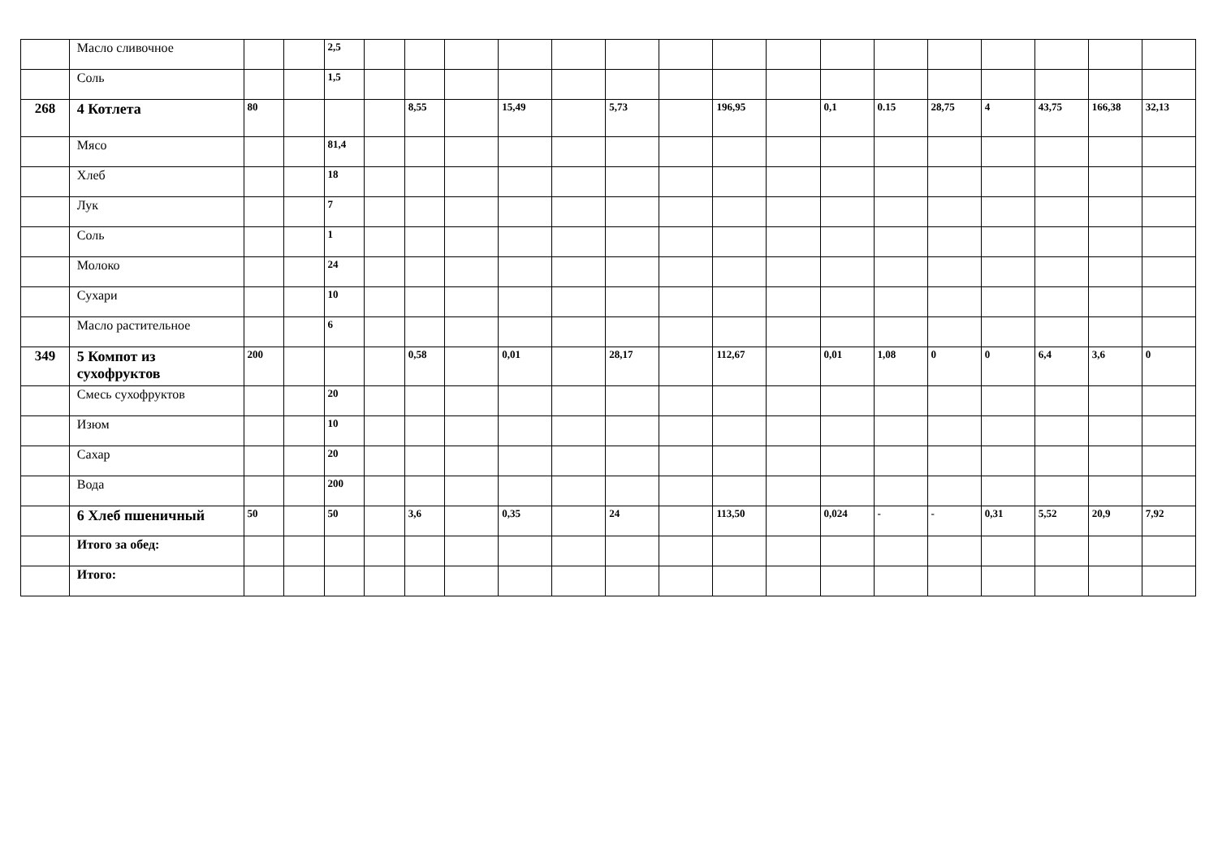| | Масло сливочное | | | 2,5 | | | | | | | | | | | | | | | | |
| | Соль | | | 1,5 | | | | | | | | | | | | | | | | |
| 268 | 4 Котлета | 80 | | | | 8,55 | | 15,49 | | 5,73 | | 196,95 | | 0,1 | 0.15 | 28,75 | 4 | 43,75 | 166,38 | 32,13 |
| | Мясо | | | 81,4 | | | | | | | | | | | | | | | | |
| | Хлеб | | | 18 | | | | | | | | | | | | | | | | |
| | Лук | | | 7 | | | | | | | | | | | | | | | | |
| | Соль | | | 1 | | | | | | | | | | | | | | | | |
| | Молоко | | | 24 | | | | | | | | | | | | | | | | |
| | Сухари | | | 10 | | | | | | | | | | | | | | | | |
| | Масло растительное | | | 6 | | | | | | | | | | | | | | | | |
| 349 | 5 Компот из сухофруктов | 200 | | | | 0,58 | | 0,01 | | 28,17 | | 112,67 | | 0,01 | 1,08 | 0 | 0 | 6,4 | 3,6 | 0 |
| | Смесь сухофруктов | | | 20 | | | | | | | | | | | | | | | | |
| | Изюм | | | 10 | | | | | | | | | | | | | | | | |
| | Сахар | | | 20 | | | | | | | | | | | | | | | | |
| | Вода | | | 200 | | | | | | | | | | | | | | | | |
| | 6 Хлеб пшеничный | 50 | | 50 | | 3,6 | | 0,35 | | 24 | | 113,50 | | 0,024 | - | - | 0,31 | 5,52 | 20,9 | 7,92 |
| | Итого за обед: | | | | | | | | | | | | | | | | | | | |
| | Итого: | | | | | | | | | | | | | | | | | | | |